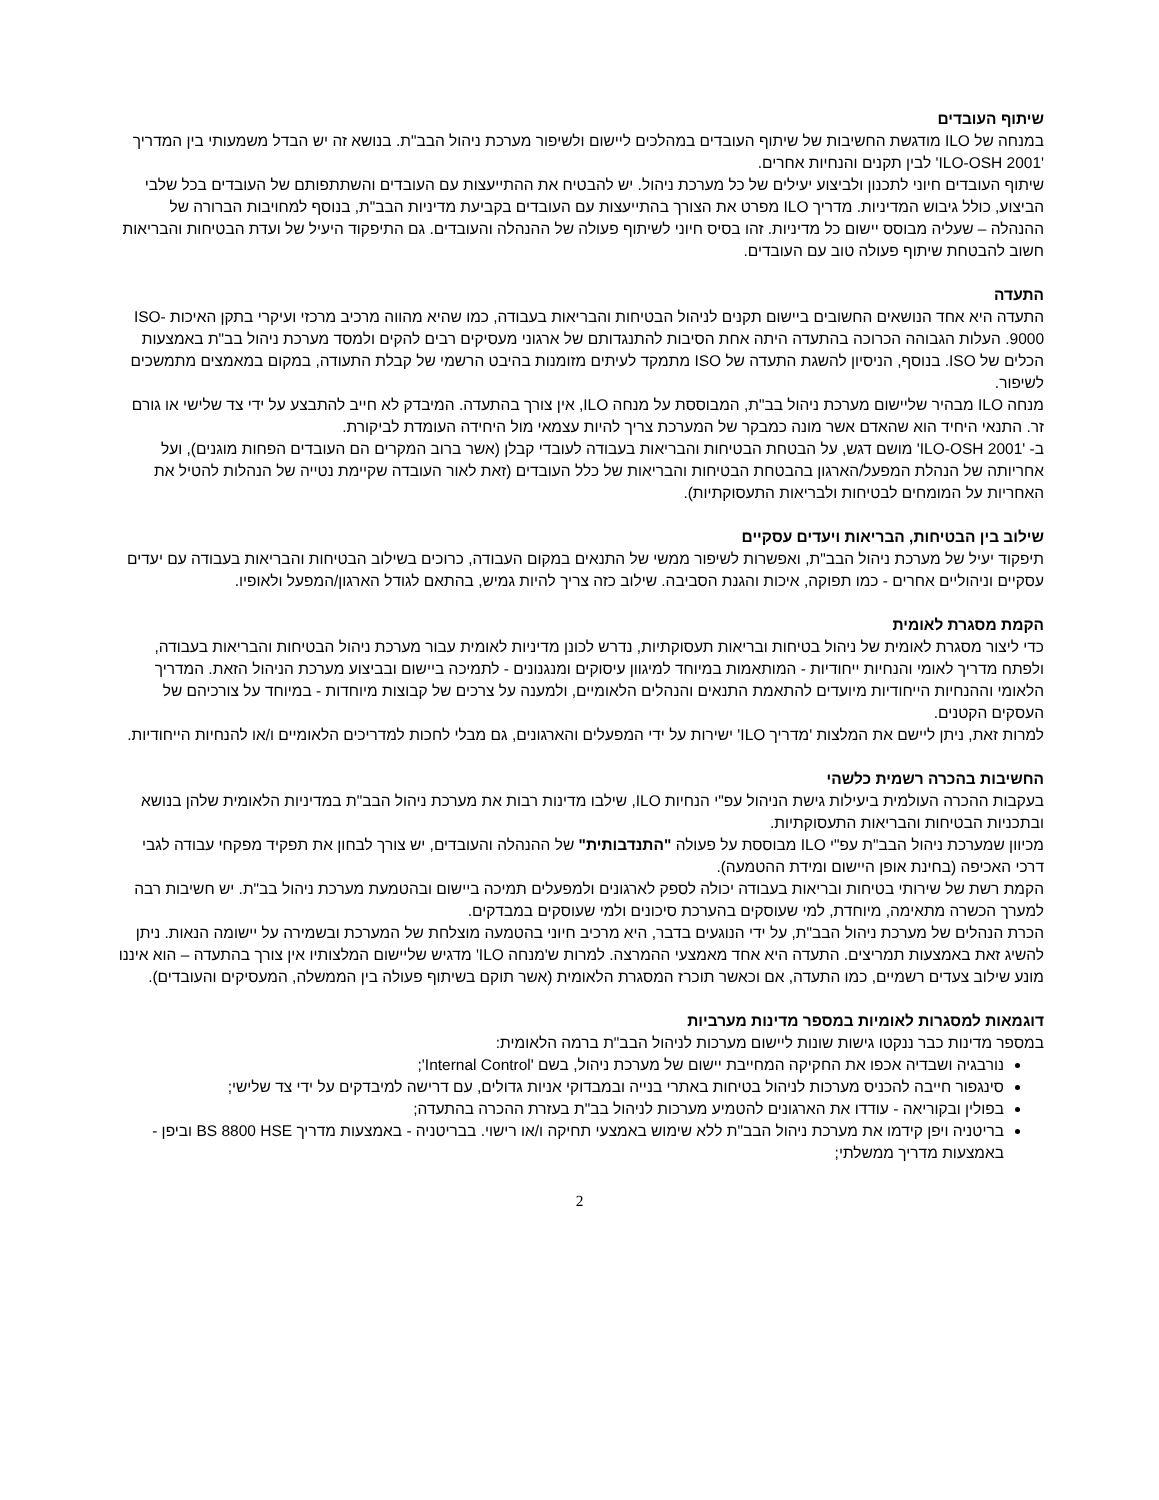שיתוף העובדים
במנחה של ILO מודגשת החשיבות של שיתוף העובדים במהלכים ליישום ולשיפור מערכת ניהול הבב"ת. בנושא זה יש הבדל משמעותי בין המדריך 'ILO-OSH 2001' לבין תקנים והנחיות אחרים.
שיתוף העובדים חיוני לתכנון ולביצוע יעילים של כל מערכת ניהול. יש להבטיח את ההתייעצות עם העובדים והשתתפותם של העובדים בכל שלבי הביצוע, כולל גיבוש המדיניות. מדריך ILO מפרט את הצורך בהתייעצות עם העובדים בקביעת מדיניות הבב"ת, בנוסף למחויבות הברורה של ההנהלה – שעליה מבוסס יישום כל מדיניות. זהו בסיס חיוני לשיתוף פעולה של ההנהלה והעובדים. גם התיפקוד היעיל של ועדת הבטיחות והבריאות חשוב להבטחת שיתוף פעולה טוב עם העובדים.
התעדה
התעדה היא אחד הנושאים החשובים ביישום תקנים לניהול הבטיחות והבריאות בעבודה, כמו שהיא מהווה מרכיב מרכזי ועיקרי בתקן האיכות ISO-9000. העלות הגבוהה הכרוכה בהתעדה היתה אחת הסיבות להתנגדותם של ארגוני מעסיקים רבים להקים ולמסד מערכת ניהול בב"ת באמצעות הכלים של ISO. בנוסף, הניסיון להשגת התעדה של ISO מתמקד לעיתים מזומנות בהיבט הרשמי של קבלת התעודה, במקום במאמצים מתמשכים לשיפור.
מנחה ILO מבהיר שליישום מערכת ניהול בב"ת, המבוססת על מנחה ILO, אין צורך בהתעדה. המיבדק לא חייב להתבצע על ידי צד שלישי או גורם זר. התנאי היחיד הוא שהאדם אשר מונה כמבקר של המערכת צריך להיות עצמאי מול היחידה העומדת לביקורת.
ב- 'ILO-OSH 2001' מושם דגש, על הבטחת הבטיחות והבריאות בעבודה לעובדי קבלן (אשר ברוב המקרים הם העובדים הפחות מוגנים), ועל אחריותה של הנהלת המפעל/הארגון בהבטחת הבטיחות והבריאות של כלל העובדים (זאת לאור העובדה שקיימת נטייה של הנהלות להטיל את האחריות על המומחים לבטיחות ולבריאות התעסוקתיות).
שילוב בין הבטיחות, הבריאות ויעדים עסקיים
תיפקוד יעיל של מערכת ניהול הבב"ת, ואפשרות לשיפור ממשי של התנאים במקום העבודה, כרוכים בשילוב הבטיחות והבריאות בעבודה עם יעדים עסקיים וניהוליים אחרים - כמו תפוקה, איכות והגנת הסביבה. שילוב כזה צריך להיות גמיש, בהתאם לגודל הארגון/המפעל ולאופיו.
הקמת מסגרת לאומית
כדי ליצור מסגרת לאומית של ניהול בטיחות ובריאות תעסוקתיות, נדרש לכונן מדיניות לאומית עבור מערכת ניהול הבטיחות והבריאות בעבודה, ולפתח מדריך לאומי והנחיות ייחודיות - המותאמות במיוחד למיגוון עיסוקים ומנגנונים - לתמיכה ביישום ובביצוע מערכת הניהול הזאת. המדריך הלאומי וההנחיות הייחודיות מיועדים להתאמת התנאים והנהלים הלאומיים, ולמענה על צרכים של קבוצות מיוחדות - במיוחד על צורכיהם של העסקים הקטנים.
למרות זאת, ניתן ליישם את המלצות 'מדריך ILO' ישירות על ידי המפעלים והארגונים, גם מבלי לחכות למדריכים הלאומיים ו/או להנחיות הייחודיות.
החשיבות בהכרה רשמית כלשהי
בעקבות ההכרה העולמית ביעילות גישת הניהול עפ"י הנחיות ILO, שילבו מדינות רבות את מערכת ניהול הבב"ת במדיניות הלאומית שלהן בנושא ובתכניות הבטיחות והבריאות התעסוקתיות.
מכיוון שמערכת ניהול הבב"ת עפ"י ILO מבוססת על פעולה "התנדבותית" של ההנהלה והעובדים, יש צורך לבחון את תפקיד מפקחי עבודה לגבי דרכי האכיפה (בחינת אופן היישום ומידת ההטמעה).
הקמת רשת של שירותי בטיחות ובריאות בעבודה יכולה לספק לארגונים ולמפעלים תמיכה ביישום ובהטמעת מערכת ניהול בב"ת. יש חשיבות רבה למערך הכשרה מתאימה, מיוחדת, למי שעוסקים בהערכת סיכונים ולמי שעוסקים במבדקים.
הכרת הנהלים של מערכת ניהול הבב"ת, על ידי הנוגעים בדבר, היא מרכיב חיוני בהטמעה מוצלחת של המערכת ובשמירה על יישומה הנאות. ניתן להשיג זאת באמצעות תמריצים. התעדה היא אחד מאמצעי ההמרצה. למרות ש'מנחה ILO' מדגיש שליישום המלצותיו אין צורך בהתעדה – הוא איננו מונע שילוב צעדים רשמיים, כמו התעדה, אם וכאשר תוכרז המסגרת הלאומית (אשר תוקם בשיתוף פעולה בין הממשלה, המעסיקים והעובדים).
דוגמאות למסגרות לאומיות במספר מדינות מערביות
במספר מדינות כבר ננקטו גישות שונות ליישום מערכות לניהול הבב"ת ברמה הלאומית:
נורבגיה ושבדיה אכפו את החקיקה המחייבת יישום של מערכת ניהול, בשם 'Internal Control';
סינגפור חייבה להכניס מערכות לניהול בטיחות באתרי בנייה ובמבדוקי אניות גדולים, עם דרישה למיבדקים על ידי צד שלישי;
בפולין ובקוריאה - עודדו את הארגונים להטמיע מערכות לניהול בב"ת בעזרת ההכרה בהתעדה;
בריטניה ויפן קידמו את מערכת ניהול הבב"ת ללא שימוש באמצעי תחיקה ו/או רישוי. בבריטניה - באמצעות מדריך BS 8800 HSE וביפן - באמצעות מדריך ממשלתי;
2